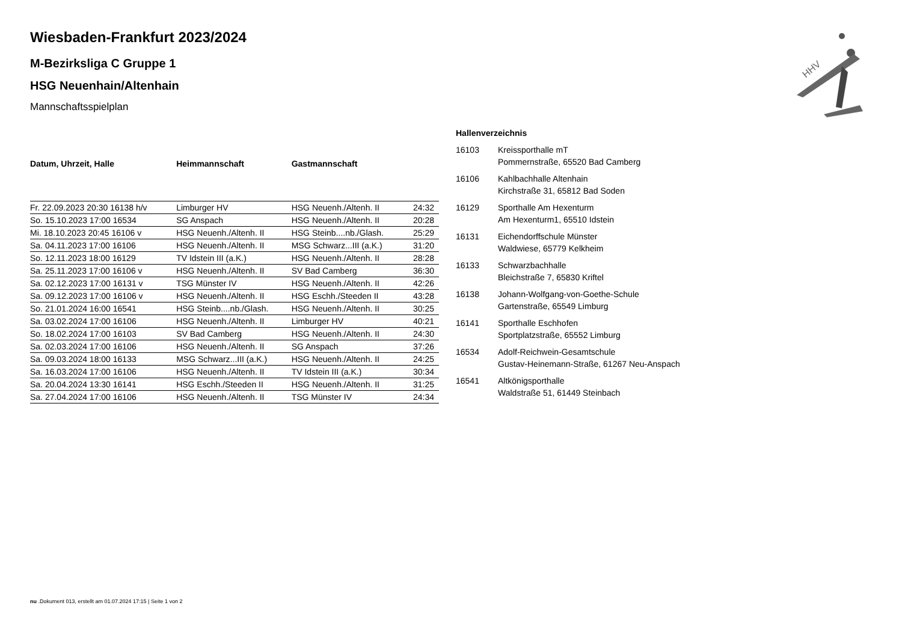HHV
Wiesbaden-Frankfurt 2023/2024
M-Bezirksliga C Gruppe 1
HSG Neuenhain/Altenhain
Mannschaftsspielplan
| Datum, Uhrzeit, Halle | Heimmannschaft | Gastmannschaft | |
| --- | --- | --- | --- |
| Fr. 22.09.2023 20:30 16138 h/v | Limburger HV | HSG Neuenh./Altenh. II | 24:32 |
| So. 15.10.2023 17:00 16534 | SG Anspach | HSG Neuenh./Altenh. II | 20:28 |
| Mi. 18.10.2023 20:45 16106 v | HSG Neuenh./Altenh. II | HSG Steinb....nb./Glash. | 25:29 |
| Sa. 04.11.2023 17:00 16106 | HSG Neuenh./Altenh. II | MSG Schwarz...III (a.K.) | 31:20 |
| So. 12.11.2023 18:00 16129 | TV Idstein III (a.K.) | HSG Neuenh./Altenh. II | 28:28 |
| Sa. 25.11.2023 17:00 16106 v | HSG Neuenh./Altenh. II | SV Bad Camberg | 36:30 |
| Sa. 02.12.2023 17:00 16131 v | TSG Münster IV | HSG Neuenh./Altenh. II | 42:26 |
| Sa. 09.12.2023 17:00 16106 v | HSG Neuenh./Altenh. II | HSG Eschh./Steeden II | 43:28 |
| So. 21.01.2024 16:00 16541 | HSG Steinb....nb./Glash. | HSG Neuenh./Altenh. II | 30:25 |
| Sa. 03.02.2024 17:00 16106 | HSG Neuenh./Altenh. II | Limburger HV | 40:21 |
| So. 18.02.2024 17:00 16103 | SV Bad Camberg | HSG Neuenh./Altenh. II | 24:30 |
| Sa. 02.03.2024 17:00 16106 | HSG Neuenh./Altenh. II | SG Anspach | 37:26 |
| Sa. 09.03.2024 18:00 16133 | MSG Schwarz...III (a.K.) | HSG Neuenh./Altenh. II | 24:25 |
| Sa. 16.03.2024 17:00 16106 | HSG Neuenh./Altenh. II | TV Idstein III (a.K.) | 30:34 |
| Sa. 20.04.2024 13:30 16141 | HSG Eschh./Steeden II | HSG Neuenh./Altenh. II | 31:25 |
| Sa. 27.04.2024 17:00 16106 | HSG Neuenh./Altenh. II | TSG Münster IV | 24:34 |
Hallenverzeichnis
| 16103 | Kreissporthalle mT Pommernstraße, 65520 Bad Camberg |
| 16106 | Kahlbachhalle Altenhain Kirchstraße 31, 65812 Bad Soden |
| 16129 | Sporthalle Am Hexenturm Am Hexenturm1, 65510 Idstein |
| 16131 | Eichendorffschule Münster Waldwiese, 65779 Kelkheim |
| 16133 | Schwarzbachhalle Bleichstraße 7, 65830 Kriftel |
| 16138 | Johann-Wolfgang-von-Goethe-Schule Gartenstraße, 65549 Limburg |
| 16141 | Sporthalle Eschhofen Sportplatzstraße, 65552 Limburg |
| 16534 | Adolf-Reichwein-Gesamtschule Gustav-Heinemann-Straße, 61267 Neu-Anspach |
| 16541 | Altkönigsporthalle Waldstraße 51, 61449 Steinbach |
nu .Dokument 013, erstellt am 01.07.2024 17:15 | Seite 1 von 2